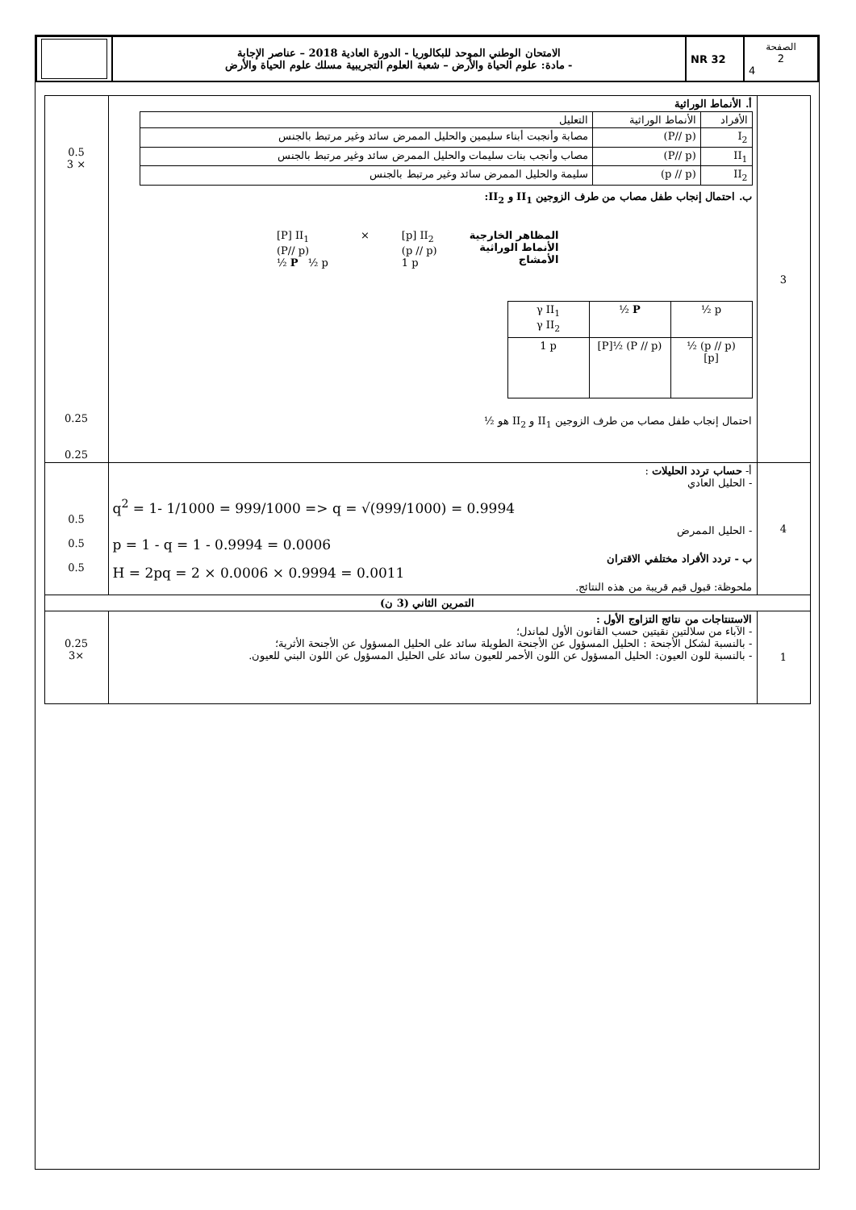| | الامتحان الوطني الموحد للبكالوريا - الدورة العادية 2018 – عناصر الإجابة - مادة: علوم الحياة والأرض – شعبة العلوم التجريبية مسلك علوم الحياة والأرض | NR 32 | الصفحة 2 4 |
| 3 | أ. الأنماط الوراثية / الأفراد / الأنماط الوراثية / التعليل / / I<sub>2</sub> / (P// p) / مصابة وأنجبت أبناء سليمين والحليل الممرض سائد وغير مرتبط بالجنس / / II<sub>1</sub> / (P// p) / مصاب وأنجب بنات سليمات والحليل الممرض سائد وغير مرتبط بالجنس / / II<sub>2</sub> / (p // p) / سليمة والحليل الممرض سائد وغير مرتبط بالجنس / ب. احتمال إنجاب طفل مصاب من طرف الزوجين II<sub>1</sub> و II<sub>2</sub>: المظاهر الخارجية الأنماط الوراثية الأمشاج [p] II<sub>2</sub> (p // p) 1 p × [P] II<sub>1</sub> (P// p) ½ P ½ p / γ II<sub>1</sub> γ II<sub>2</sub> / ½ P / ½ p / / 1 p / [P]½ (P // p) / ½ (p // p) [p] / احتمال إنجاب طفل مصاب من طرف الزوجين II<sub>1</sub> و II<sub>2</sub> هو ½ | 0.5 3 × 0.25 0.25 |
| 4 | أ- حساب تردد الحليلات : - الحليل العادي q<sup>2</sup> = 1- 1/1000 = 999/1000 => q = √(999/1000) = 0.9994 - الحليل الممرض p = 1 - q = 1 - 0.9994 = 0.0006 ب - تردد الأفراد مختلفي الاقتران H = 2pq = 2 × 0.0006 × 0.9994 = 0.0011 ملحوظة: قبول قيم قريبة من هذه النتائج. | 0.5 0.5 0.5 |
| التمرين الثاني (3 ن) | | |
| 1 | الاستنتاجات من نتائج التزاوج الأول : - الآباء من سلالتين نقيتين حسب القانون الأول لماندل؛ - بالنسبة لشكل الأجنحة : الحليل المسؤول عن الأجنحة الطويلة سائد على الحليل المسؤول عن الأجنحة الأثرية؛ - بالنسبة للون العيون: الحليل المسؤول عن اللون الأحمر للعيون سائد على الحليل المسؤول عن اللون البني للعيون. | 0.25 3× |